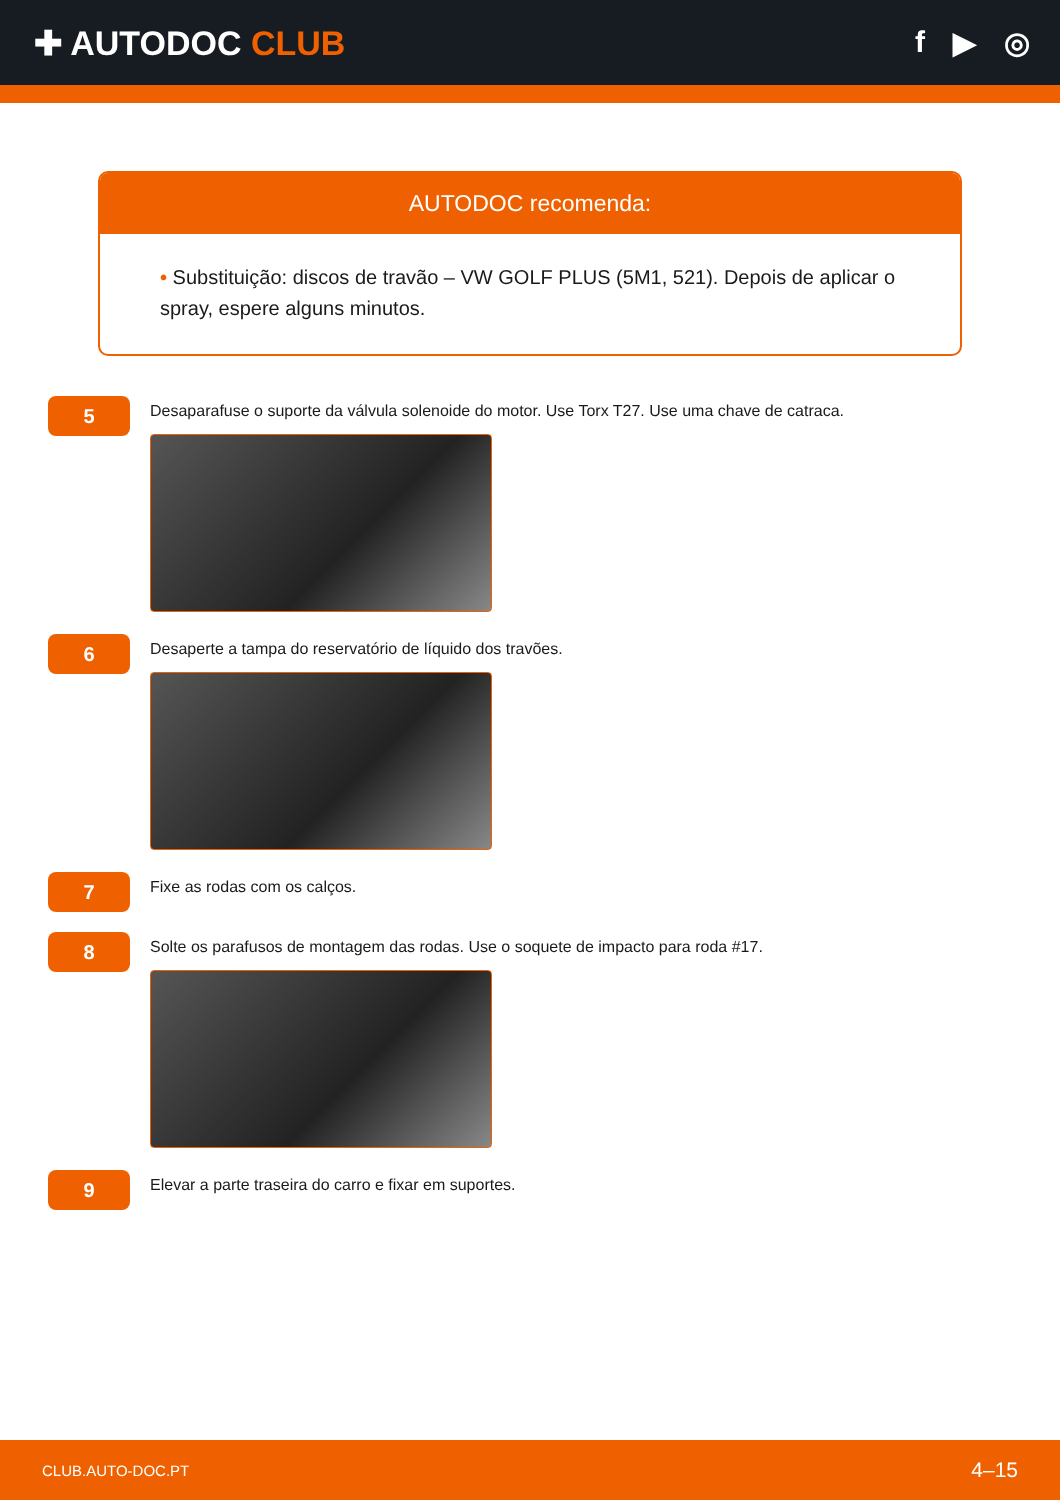✚ AUTODOC CLUB f ▶ ◎
AUTODOC recomenda:
• Substituição: discos de travão – VW GOLF PLUS (5M1, 521). Depois de aplicar o spray, espere alguns minutos.
5
Desaparafuse o suporte da válvula solenoide do motor. Use Torx T27. Use uma chave de catraca.
6
Desaperte a tampa do reservatório de líquido dos travões.
7
Fixe as rodas com os calços.
8
Solte os parafusos de montagem das rodas. Use o soquete de impacto para roda #17.
9
Elevar a parte traseira do carro e fixar em suportes.
CLUB.AUTO-DOC.PT 4–15